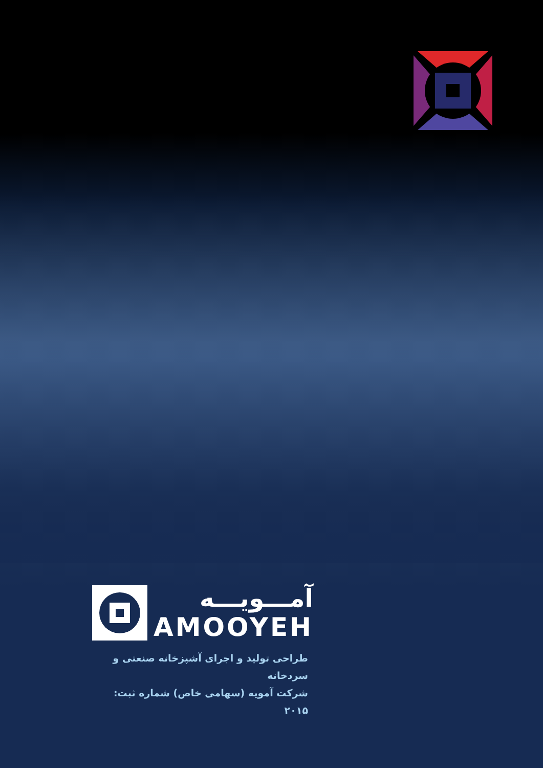آمـــویـــه
AMOOYEH
طراحی تولید و اجرای آشپزخانه صنعتی و سردخانه
شرکت آمویه (سهامی خاص) شماره ثبت: ۲۰۱۵